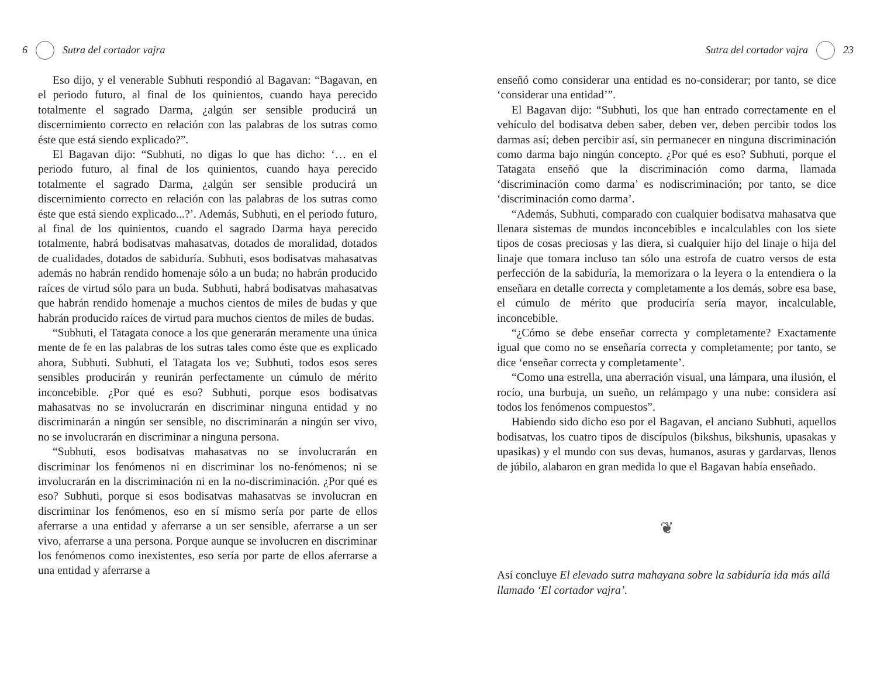6 Sutra del cortador vajra
Eso dijo, y el venerable Subhuti respondió al Bagavan: “Bagavan, en el periodo futuro, al final de los quinientos, cuando haya perecido totalmente el sagrado Darma, ¿algún ser sensible producirá un discernimiento correcto en relación con las palabras de los sutras como éste que está siendo explicado?”.
El Bagavan dijo: “Subhuti, no digas lo que has dicho: ‘… en el periodo futuro, al final de los quinientos, cuando haya perecido totalmente el sagrado Darma, ¿algún ser sensible producirá un discernimiento correcto en relación con las palabras de los sutras como éste que está siendo explicado...?’. Además, Subhuti, en el periodo futuro, al final de los quinientos, cuando el sagrado Darma haya perecido totalmente, habrá bodisatvas mahasatvas, dotados de moralidad, dotados de cualidades, dotados de sabiduría. Subhuti, esos bodisatvas mahasatvas además no habrán rendido homenaje sólo a un buda; no habrán producido raíces de virtud sólo para un buda. Subhuti, habrá bodisatvas mahasatvas que habrán rendido homenaje a muchos cientos de miles de budas y que habrán producido raíces de virtud para muchos cientos de miles de budas.
“Subhuti, el Tatagata conoce a los que generarán meramente una única mente de fe en las palabras de los sutras tales como éste que es explicado ahora, Subhuti. Subhuti, el Tatagata los ve; Subhuti, todos esos seres sensibles producirán y reunirán perfectamente un cúmulo de mérito inconcebible. ¿Por qué es eso? Subhuti, porque esos bodisatvas mahasatvas no se involucrarán en discriminar ninguna entidad y no discriminarán a ningún ser sensible, no discriminarán a ningún ser vivo, no se involucrarán en discriminar a ninguna persona.
“Subhuti, esos bodisatvas mahasatvas no se involucrarán en discriminar los fenómenos ni en discriminar los no-fenómenos; ni se involucrarán en la discriminación ni en la no-discriminación. ¿Por qué es eso? Subhuti, porque si esos bodisatvas mahasatvas se involucran en discriminar los fenómenos, eso en sí mismo sería por parte de ellos aferrarse a una entidad y aferrarse a un ser sensible, aferrarse a un ser vivo, aferrarse a una persona. Porque aunque se involucren en discriminar los fenómenos como inexistentes, eso sería por parte de ellos aferrarse a una entidad y aferrarse a
Sutra del cortador vajra 23
enseñó como considerar una entidad es no-considerar; por tanto, se dice ‘considerar una entidad’”.
El Bagavan dijo: “Subhuti, los que han entrado correctamente en el vehículo del bodisatva deben saber, deben ver, deben percibir todos los darmas así; deben percibir así, sin permanecer en ninguna discriminación como darma bajo ningún concepto. ¿Por qué es eso? Subhuti, porque el Tatagata enseñó que la discriminación como darma, llamada ‘discriminación como darma’ es nodiscriminación; por tanto, se dice ‘discriminación como darma’.
“Además, Subhuti, comparado con cualquier bodisatva mahasatva que llenara sistemas de mundos inconcebibles e incalculables con los siete tipos de cosas preciosas y las diera, si cualquier hijo del linaje o hija del linaje que tomara incluso tan sólo una estrofa de cuatro versos de esta perfección de la sabiduría, la memorizara o la leyera o la entendiera o la enseñara en detalle correcta y completamente a los demás, sobre esa base, el cúmulo de mérito que produciría sería mayor, incalculable, inconcebible.
“¿Cómo se debe enseñar correcta y completamente? Exactamente igual que como no se enseñaría correcta y completamente; por tanto, se dice ‘enseñar correcta y completamente’.
“Como una estrella, una aberración visual, una lámpara, una ilusión, el rocío, una burbuja, un sueño, un relámpago y una nube: considera así todos los fenómenos compuestos”.
Habiendo sido dicho eso por el Bagavan, el anciano Subhuti, aquellos bodisatvas, los cuatro tipos de discípulos (bikshus, bikshunis, upasakas y upasikas) y el mundo con sus devas, humanos, asuras y gardarvas, llenos de júbilo, alabaron en gran medida lo que el Bagavan había enseñado.
❦
Así concluye El elevado sutra mahayana sobre la sabiduría ida más allá llamado ‘El cortador vajra’.